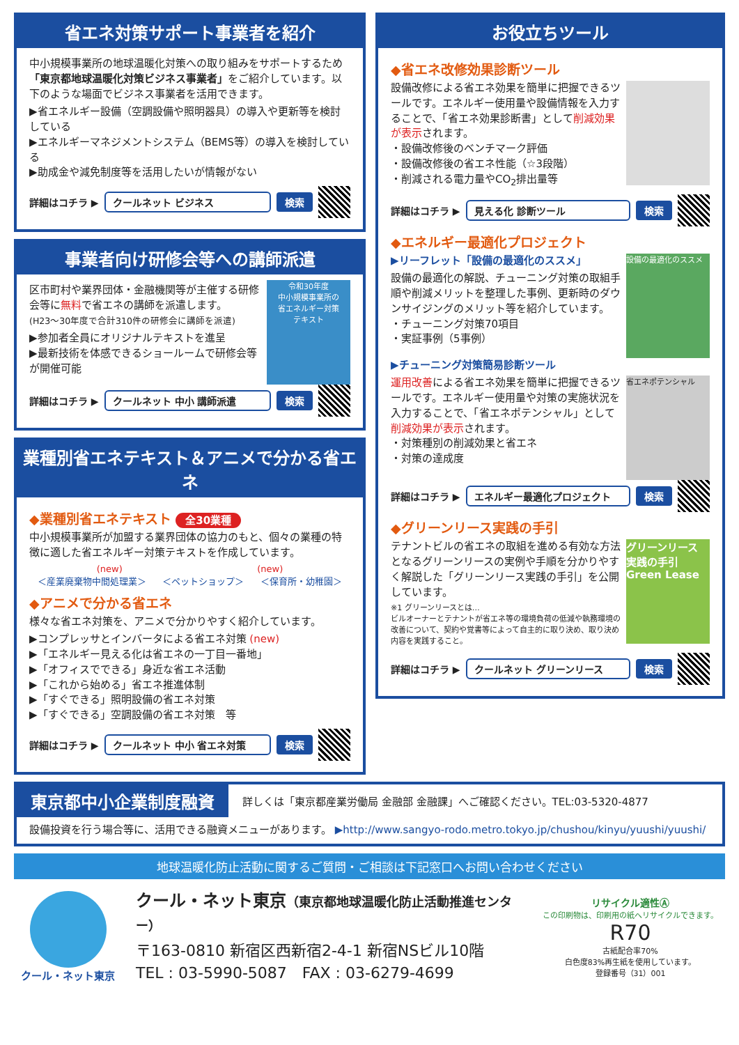省エネ対策サポート事業者を紹介
中小規模事業所の地球温暖化対策への取り組みをサポートするため「東京都地球温暖化対策ビジネス事業者」をご紹介しています。以下のような場面でビジネス事業者を活用できます。
▶省エネルギー設備（空調設備や照明器具）の導入や更新等を検討している
▶エネルギーマネジメントシステム（BEMS等）の導入を検討している
▶助成金や減免制度等を活用したいが情報がない
詳細はコチラ ▶ クールネット ビジネス 検索
事業者向け研修会等への講師派遣
令和30年度
中小規模事業所の
省エネルギー対策
テキスト
区市町村や業界団体・金融機関等が主催する研修会等に無料で省エネの講師を派遣します。
(H23～30年度で合計310件の研修会に講師を派遣)
▶参加者全員にオリジナルテキストを進呈
▶最新技術を体感できるショールームで研修会等が開催可能
詳細はコチラ ▶ クールネット 中小 講師派遣 検索
業種別省エネテキスト＆アニメで分かる省エネ
◆業種別省エネテキスト 全30業種
中小規模事業所が加盟する業界団体の協力のもと、個々の業種の特徴に適した省エネルギー対策テキストを作成しています。
(new) (new)
＜産業廃棄物中間処理業＞ ＜ペットショップ＞ ＜保育所・幼稚園＞
◆アニメで分かる省エネ
様々な省エネ対策を、アニメで分かりやすく紹介しています。
▶コンプレッサとインバータによる省エネ対策 (new)
▶「エネルギー見える化は省エネの一丁目一番地」
▶「オフィスでできる」身近な省エネ活動
▶「これから始める」省エネ推進体制
▶「すぐできる」照明設備の省エネ対策
▶「すぐできる」空調設備の省エネ対策　等
詳細はコチラ ▶ クールネット 中小 省エネ対策 検索
お役立ちツール
◆省エネ改修効果診断ツール
設備改修による省エネ効果を簡単に把握できるツールです。エネルギー使用量や設備情報を入力することで、「省エネ効果診断書」として削減効果が表示されます。
・設備改修後のベンチマーク評価
・設備改修後の省エネ性能（☆3段階）
・削減される電力量やCO<sub>2</sub>排出量等
詳細はコチラ ▶ 見える化 診断ツール 検索
◆エネルギー最適化プロジェクト
設備の最適化のススメ
▶リーフレット「設備の最適化のススメ」
設備の最適化の解説、チューニング対策の取組手順や削減メリットを整理した事例、更新時のダウンサイジングのメリット等を紹介しています。
・チューニング対策70項目
・実証事例（5事例）
▶チューニング対策簡易診断ツール
省エネポテンシャル
運用改善による省エネ効果を簡単に把握できるツールです。エネルギー使用量や対策の実施状況を入力することで、「省エネポテンシャル」として削減効果が表示されます。
・対策種別の削減効果と省エネ
・対策の達成度
詳細はコチラ ▶ エネルギー最適化プロジェクト 検索
◆グリーンリース実践の手引
グリーンリース 実践の手引 Green Lease
テナントビルの省エネの取組を進める有効な方法となるグリーンリースの実例や手順を分かりやすく解説した「グリーンリース実践の手引」を公開しています。
※1 グリーンリースとは…
ビルオーナーとテナントが省エネ等の環境負荷の低減や執務環境の改善について、契約や覚書等によって自主的に取り決め、取り決め内容を実践すること。
詳細はコチラ ▶ クールネット グリーンリース 検索
東京都中小企業制度融資 詳しくは「東京都産業労働局 金融部 金融課」へご確認ください。TEL:03-5320-4877
設備投資を行う場合等に、活用できる融資メニューがあります。 ▶http://www.sangyo-rodo.metro.tokyo.jp/chushou/kinyu/yuushi/yuushi/
地球温暖化防止活動に関するご質問・ご相談は下記窓口へお問い合わせください
クール・ネット東京
クール・ネット東京（東京都地球温暖化防止活動推進センター）
〒163-0810 新宿区西新宿2-4-1 新宿NSビル10階
TEL : 03-5990-5087　FAX : 03-6279-4699
リサイクル適性Ⓐ
この印刷物は、印刷用の紙へリサイクルできます。
R70
古紙配合率70%
白色度83%再生紙を使用しています。
登録番号（31）001